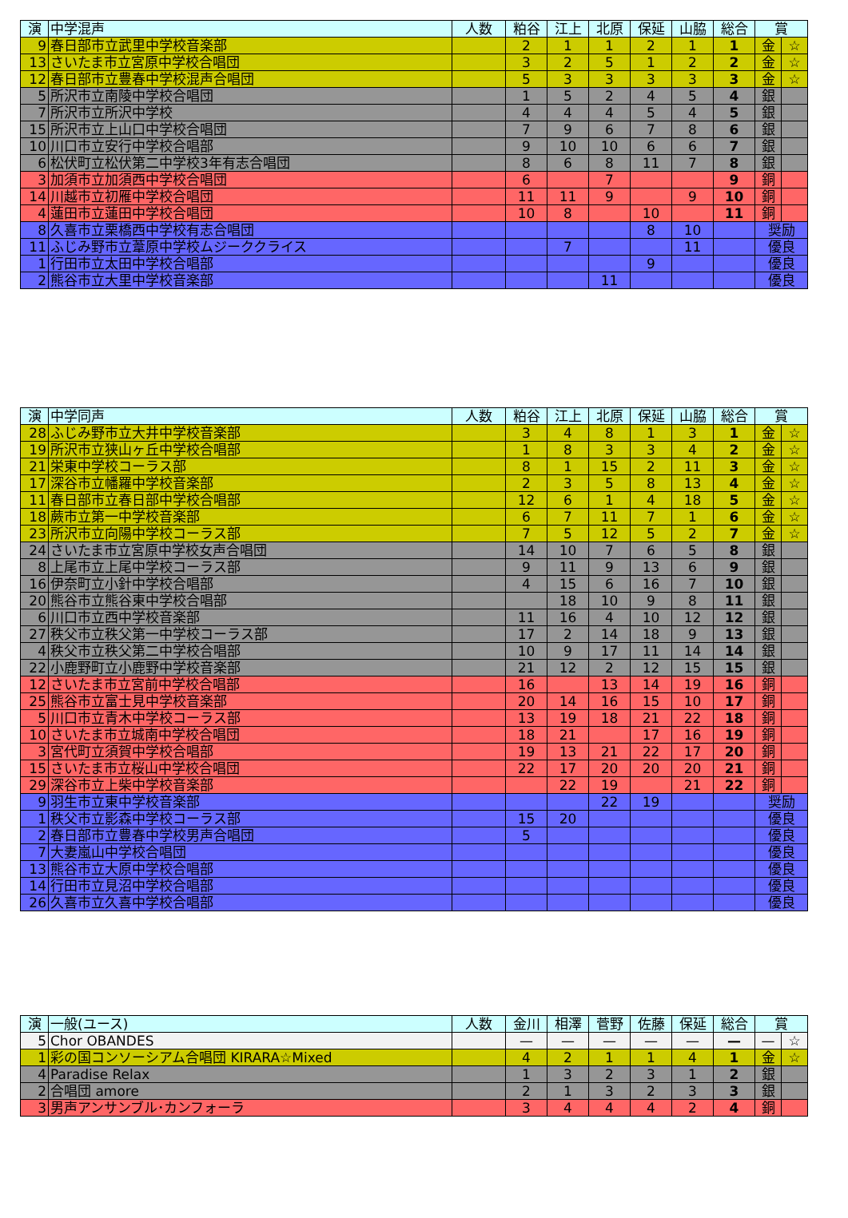| 演 | 中学混声 | 人数 | 粕谷 | 江上 | 北原 | 保延 | 山脇 | 総合 | 賞 | |
| --- | --- | --- | --- | --- | --- | --- | --- | --- | --- | --- |
| 9 | 春日部市立武里中学校音楽部 | | 2 | 1 | 1 | 2 | 1 | 1 | 金 | ☆ |
| 13 | さいたま市立宮原中学校合唱団 | | 3 | 2 | 5 | 1 | 2 | 2 | 金 | ☆ |
| 12 | 春日部市立豊春中学校混声合唱団 | | 5 | 3 | 3 | 3 | 3 | 3 | 金 | ☆ |
| 5 | 所沢市立南陵中学校合唱団 | | 1 | 5 | 2 | 4 | 5 | 4 | 銀 | |
| 7 | 所沢市立所沢中学校 | | 4 | 4 | 4 | 5 | 4 | 5 | 銀 | |
| 15 | 所沢市立上山口中学校合唱団 | | 7 | 9 | 6 | 7 | 8 | 6 | 銀 | |
| 10 | 川口市立安行中学校合唱部 | | 9 | 10 | 10 | 6 | 6 | 7 | 銀 | |
| 6 | 松伏町立松伏第二中学校3年有志合唱団 | | 8 | 6 | 8 | 11 | 7 | 8 | 銀 | |
| 3 | 加須市立加須西中学校合唱団 | | 6 | | 7 | | | 9 | 銅 | |
| 14 | 川越市立初雁中学校合唱団 | | 11 | 11 | 9 | | 9 | 10 | 銅 | |
| 4 | 蓮田市立蓮田中学校合唱団 | | 10 | 8 | | 10 | | 11 | 銅 | |
| 8 | 久喜市立栗橋西中学校有志合唱団 | | | | | 8 | 10 | | 奨励 | |
| 11 | ふじみ野市立葦原中学校ムジーククライス | | | 7 | | | 11 | | 優良 | |
| 1 | 行田市立太田中学校合唱部 | | | | | 9 | | | 優良 | |
| 2 | 熊谷市立大里中学校音楽部 | | | | 11 | | | | 優良 | |
| 演 | 中学同声 | 人数 | 粕谷 | 江上 | 北原 | 保延 | 山脇 | 総合 | 賞 | |
| --- | --- | --- | --- | --- | --- | --- | --- | --- | --- | --- |
| 28 | ふじみ野市立大井中学校音楽部 | | 3 | 4 | 8 | 1 | 3 | 1 | 金 | ☆ |
| 19 | 所沢市立狭山ヶ丘中学校合唱部 | | 1 | 8 | 3 | 3 | 4 | 2 | 金 | ☆ |
| 21 | 栄東中学校コーラス部 | | 8 | 1 | 15 | 2 | 11 | 3 | 金 | ☆ |
| 17 | 深谷市立幡羅中学校音楽部 | | 2 | 3 | 5 | 8 | 13 | 4 | 金 | ☆ |
| 11 | 春日部市立春日部中学校合唱部 | | 12 | 6 | 1 | 4 | 18 | 5 | 金 | ☆ |
| 18 | 蕨市立第一中学校音楽部 | | 6 | 7 | 11 | 7 | 1 | 6 | 金 | ☆ |
| 23 | 所沢市立向陽中学校コーラス部 | | 7 | 5 | 12 | 5 | 2 | 7 | 金 | ☆ |
| 24 | さいたま市立宮原中学校女声合唱団 | | 14 | 10 | 7 | 6 | 5 | 8 | 銀 | |
| 8 | 上尾市立上尾中学校コーラス部 | | 9 | 11 | 9 | 13 | 6 | 9 | 銀 | |
| 16 | 伊奈町立小針中学校合唱部 | | 4 | 15 | 6 | 16 | 7 | 10 | 銀 | |
| 20 | 熊谷市立熊谷東中学校合唱部 | | | 18 | 10 | 9 | 8 | 11 | 銀 | |
| 6 | 川口市立西中学校音楽部 | | 11 | 16 | 4 | 10 | 12 | 12 | 銀 | |
| 27 | 秩父市立秩父第一中学校コーラス部 | | 17 | 2 | 14 | 18 | 9 | 13 | 銀 | |
| 4 | 秩父市立秩父第二中学校合唱部 | | 10 | 9 | 17 | 11 | 14 | 14 | 銀 | |
| 22 | 小鹿野町立小鹿野中学校音楽部 | | 21 | 12 | 2 | 12 | 15 | 15 | 銀 | |
| 12 | さいたま市立宮前中学校合唱部 | | 16 | | 13 | 14 | 19 | 16 | 銅 | |
| 25 | 熊谷市立富士見中学校音楽部 | | 20 | 14 | 16 | 15 | 10 | 17 | 銅 | |
| 5 | 川口市立青木中学校コーラス部 | | 13 | 19 | 18 | 21 | 22 | 18 | 銅 | |
| 10 | さいたま市立城南中学校合唱団 | | 18 | 21 | | 17 | 16 | 19 | 銅 | |
| 3 | 宮代町立須賀中学校合唱部 | | 19 | 13 | 21 | 22 | 17 | 20 | 銅 | |
| 15 | さいたま市立桜山中学校合唱団 | | 22 | 17 | 20 | 20 | 20 | 21 | 銅 | |
| 29 | 深谷市立上柴中学校音楽部 | | | 22 | 19 | | 21 | 22 | 銅 | |
| 9 | 羽生市立東中学校音楽部 | | | | 22 | 19 | | | 奨励 | |
| 1 | 秩父市立影森中学校コーラス部 | | 15 | 20 | | | | | 優良 | |
| 2 | 春日部市立豊春中学校男声合唱団 | | 5 | | | | | | 優良 | |
| 7 | 大妻嵐山中学校合唱団 | | | | | | | | 優良 | |
| 13 | 熊谷市立大原中学校合唱部 | | | | | | | | 優良 | |
| 14 | 行田市立見沼中学校合唱部 | | | | | | | | 優良 | |
| 26 | 久喜市立久喜中学校合唱部 | | | | | | | | 優良 | |
| 演 | 一般(ユース) | 人数 | 金川 | 相澤 | 菅野 | 佐藤 | 保延 | 総合 | 賞 | |
| --- | --- | --- | --- | --- | --- | --- | --- | --- | --- | --- |
| 5 | Chor OBANDES | | — | — | — | — | — | — | — | ☆ |
| 1 | 彩の国コンソーシアム合唱団 KIRARA☆Mixed | | 4 | 2 | 1 | 1 | 4 | 1 | 金 | ☆ |
| 4 | Paradise Relax | | 1 | 3 | 2 | 3 | 1 | 2 | 銀 | |
| 2 | 合唱団 amore | | 2 | 1 | 3 | 2 | 3 | 3 | 銀 | |
| 3 | 男声アンサンブル･カンフォーラ | | 3 | 4 | 4 | 4 | 2 | 4 | 銅 | |